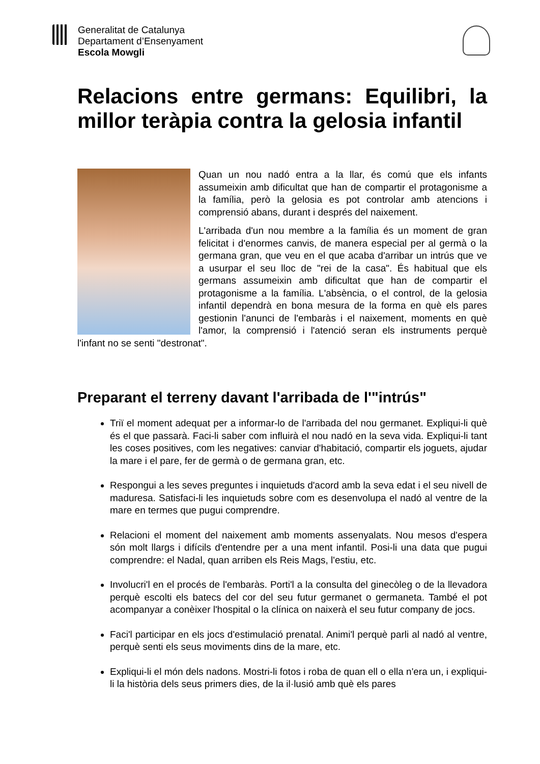Generalitat de Catalunya
Departament d’Ensenyament
Escola Mowgli
Relacions entre germans: Equilibri, la millor teràpia contra la gelosia infantil
Quan un nou nadó entra a la llar, és comú que els infants assumeixin amb dificultat que han de compartir el protagonisme a la família, però la gelosia es pot controlar amb atencions i comprensió abans, durant i després del naixement.
L'arribada d'un nou membre a la família és un moment de gran felicitat i d'enormes canvis, de manera especial per al germà o la germana gran, que veu en el que acaba d'arribar un intrús que ve a usurpar el seu lloc de "rei de la casa". És habitual que els germans assumeixin amb dificultat que han de compartir el protagonisme a la família. L'absència, o el control, de la gelosia infantil dependrà en bona mesura de la forma en què els pares gestionin l'anunci de l'embaràs i el naixement, moments en què l'amor, la comprensió i l'atenció seran els instruments perquè l'infant no se senti "destronat".
Preparant el terreny davant l'arribada de l'"intrús"
Triï el moment adequat per a informar-lo de l'arribada del nou germanet. Expliqui-li què és el que passarà. Faci-li saber com influirà el nou nadó en la seva vida. Expliqui-li tant les coses positives, com les negatives: canviar d'habitació, compartir els joguets, ajudar la mare i el pare, fer de germà o de germana gran, etc.
Respongui a les seves preguntes i inquietuds d'acord amb la seva edat i el seu nivell de maduresa. Satisfaci-li les inquietuds sobre com es desenvolupa el nadó al ventre de la mare en termes que pugui comprendre.
Relacioni el moment del naixement amb moments assenyalats. Nou mesos d'espera són molt llargs i difícils d'entendre per a una ment infantil. Posi-li una data que pugui comprendre: el Nadal, quan arriben els Reis Mags, l'estiu, etc.
Involucri'l en el procés de l'embaràs. Porti'l a la consulta del ginecòleg o de la llevadora perquè escolti els batecs del cor del seu futur germanet o germaneta. També el pot acompanyar a conèixer l'hospital o la clínica on naixerà el seu futur company de jocs.
Faci'l participar en els jocs d'estimulació prenatal. Animi'l perquè parli al nadó al ventre, perquè senti els seus moviments dins de la mare, etc.
Expliqui-li el món dels nadons. Mostri-li fotos i roba de quan ell o ella n'era un, i expliqui-li la història dels seus primers dies, de la il·lusió amb què els pares